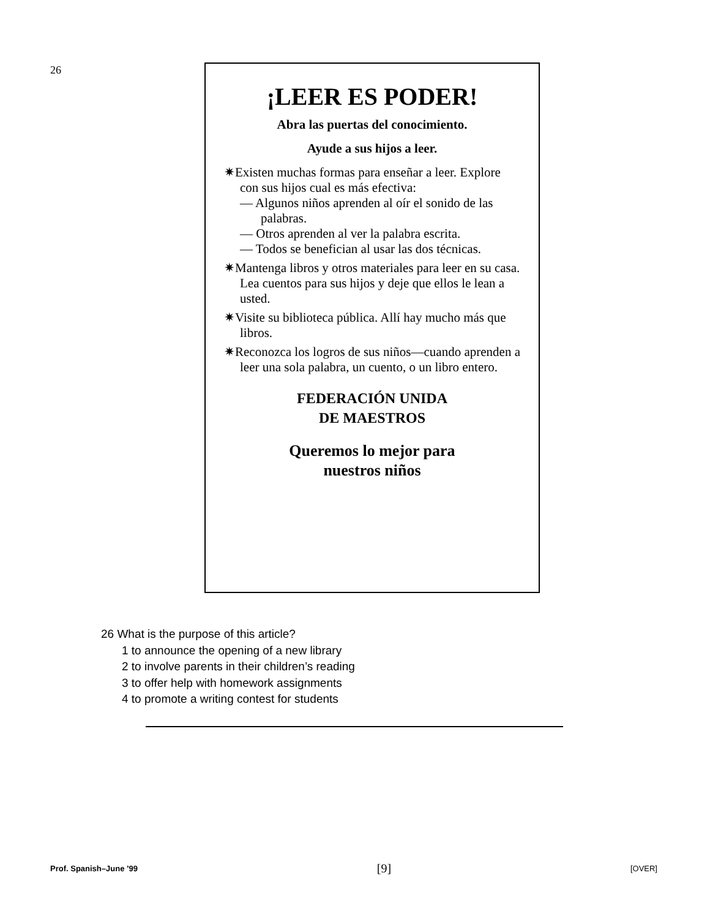26
¡LEER ES PODER!
Abra las puertas del conocimiento.
Ayude a sus hijos a leer.
✷Existen muchas formas para enseñar a leer. Explore con sus hijos cual es más efectiva:
— Algunos niños aprenden al oír el sonido de las palabras.
— Otros aprenden al ver la palabra escrita.
— Todos se benefician al usar las dos técnicas.
✷Mantenga libros y otros materiales para leer en su casa. Lea cuentos para sus hijos y deje que ellos le lean a usted.
✷Visite su biblioteca pública. Allí hay mucho más que libros.
✷Reconozca los logros de sus niños—cuando aprenden a leer una sola palabra, un cuento, o un libro entero.
FEDERACIÓN UNIDA
DE MAESTROS
Queremos lo mejor para
nuestros niños
26 What is the purpose of this article?
1 to announce the opening of a new library
2 to involve parents in their children’s reading
3 to offer help with homework assignments
4 to promote a writing contest for students
Prof. Spanish–June ’99 [9] [OVER]